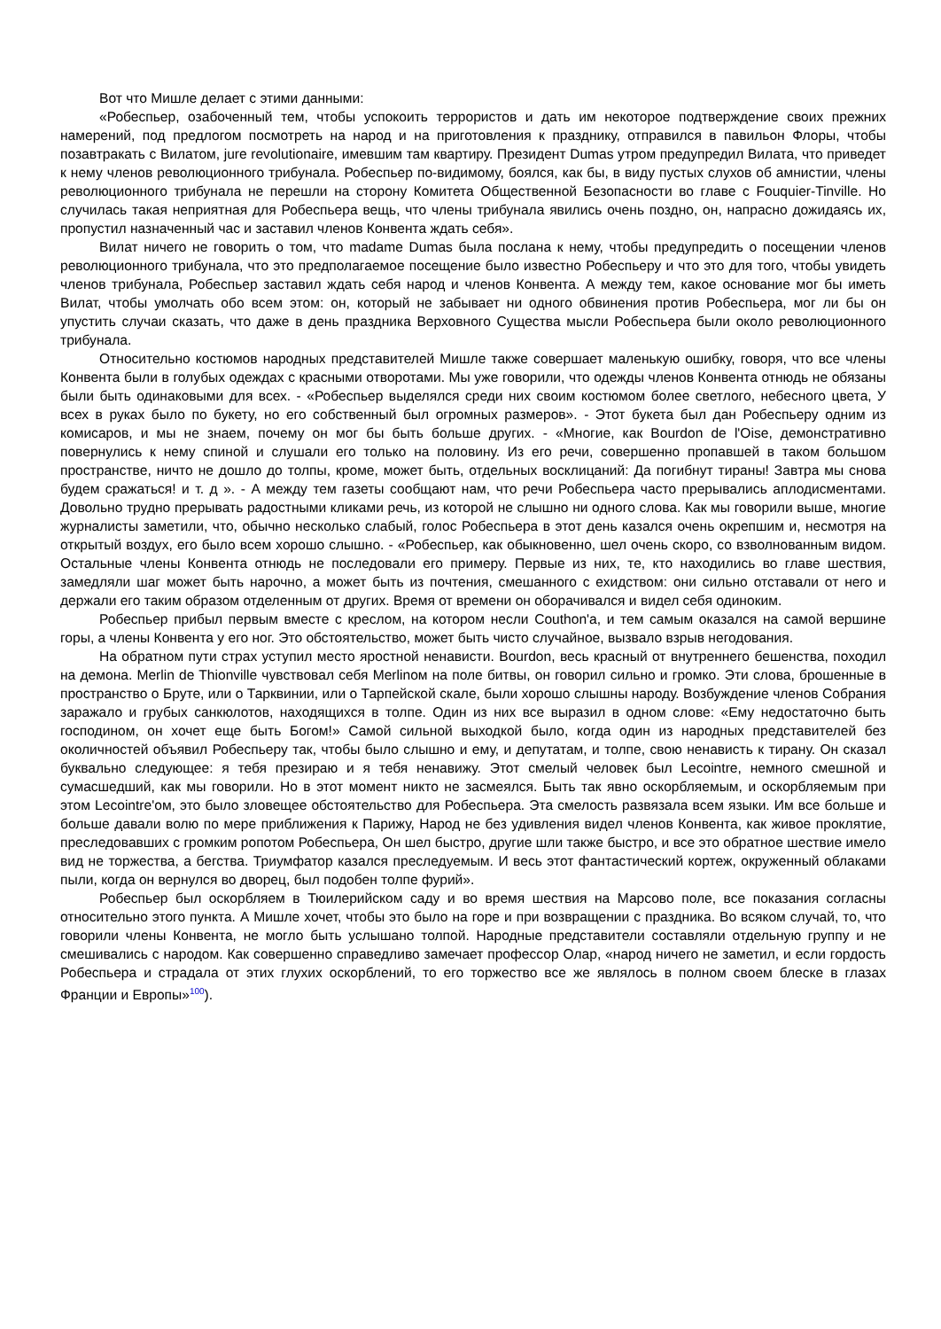Вот что Мишле делает с этими данными:
«Робеспьер, озабоченный тем, чтобы успокоить террористов и дать им некоторое подтверждение своих прежних намерений, под предлогом посмотреть на народ и на приготовления к празднику, отправился в павильон Флоры, чтобы позавтракать с Вилатом, jure revolutionaire, имевшим там квартиру. Президент Dumas утром предупредил Вилата, что приведет к нему членов революционного трибунала. Робеспьер по-видимому, боялся, как бы, в виду пустых слухов об амнистии, члены революционного трибунала не перешли на сторону Комитета Общественной Безопасности во главе с Fouquier-Tinville. Но случилась такая неприятная для Робеспьера вещь, что члены трибунала явились очень поздно, он, напрасно дожидаясь их, пропустил назначенный час и заставил членов Конвента ждать себя».
Вилат ничего не говорить о том, что madame Dumas была послана к нему, чтобы предупредить о посещении членов революционного трибунала, что это предполагаемое посещение было известно Робеспьеру и что это для того, чтобы увидеть членов трибунала, Робеспьер заставил ждать себя народ и членов Конвента. А между тем, какое основание мог бы иметь Вилат, чтобы умолчать обо всем этом: он, который не забывает ни одного обвинения против Робеспьера, мог ли бы он упустить случаи сказать, что даже в день праздника Верховного Существа мысли Робеспьера были около революционного трибунала.
Относительно костюмов народных представителей Мишле также совершает маленькую ошибку, говоря, что все члены Конвента были в голубых одеждах с красными отворотами. Мы уже говорили, что одежды членов Конвента отнюдь не обязаны были быть одинаковыми для всех. - «Робеспьер выделялся среди них своим костюмом более светлого, небесного цвета, У всех в руках было по букету, но его собственный был огромных размеров». - Этот букета был дан Робеспьеру одним из комисаров, и мы не знаем, почему он мог бы быть больше других. - «Многие, как Bourdon de l'Oise, демонстративно повернулись к нему спиной и слушали его только на половину. Из его речи, совершенно пропавшей в таком большом пространстве, ничто не дошло до толпы, кроме, может быть, отдельных восклицаний: Да погибнут тираны! Завтра мы снова будем сражаться! и т. д ». - А между тем газеты сообщают нам, что речи Робеспьера часто прерывались аплодисментами. Довольно трудно прерывать радостными кликами речь, из которой не слышно ни одного слова. Как мы говорили выше, многие журналисты заметили, что, обычно несколько слабый, голос Робеспьера в этот день казался очень окрепшим и, несмотря на открытый воздух, его было всем хорошо слышно. - «Робеспьер, как обыкновенно, шел очень скоро, со взволнованным видом. Остальные члены Конвента отнюдь не последовали его примеру. Первые из них, те, кто находились во главе шествия, замедляли шаг может быть нарочно, а может быть из почтения, смешанного с ехидством: они сильно отставали от него и держали его таким образом отделенным от других. Время от времени он оборачивался и видел себя одиноким.
Робеспьер прибыл первым вместе с креслом, на котором несли Couthon'a, и тем самым оказался на самой вершине горы, а члены Конвента у его ног. Это обстоятельство, может быть чисто случайное, вызвало взрыв негодования.
На обратном пути страх уступил место яростной ненависти. Bourdon, весь красный от внутреннего бешенства, походил на демона. Merlin de Thionville чувствовал себя Merlinом на поле битвы, он говорил сильно и громко. Эти слова, брошенные в пространство о Бруте, или о Тарквинии, или о Тарпейской скале, были хорошо слышны народу. Возбуждение членов Собрания заражало и грубых санкюлотов, находящихся в толпе. Один из них все выразил в одном слове: «Ему недостаточно быть господином, он хочет еще быть Богом!» Самой сильной выходкой было, когда один из народных представителей без околичностей объявил Робеспьеру так, чтобы было слышно и ему, и депутатам, и толпе, свою ненависть к тирану. Он сказал буквально следующее: я тебя презираю и я тебя ненавижу. Этот смелый человек был Lecointre, немного смешной и сумасшедший, как мы говорили. Но в этот момент никто не засмеялся. Быть так явно оскорбляемым, и оскорбляемым при этом Lecointre'ом, это было зловещее обстоятельство для Робеспьера. Эта смелость развязала всем языки. Им все больше и больше давали волю по мере приближения к Парижу, Народ не без удивления видел членов Конвента, как живое проклятие, преследовавших с громким ропотом Робеспьера, Он шел быстро, другие шли также быстро, и все это обратное шествие имело вид не торжества, а бегства. Триумфатор казался преследуемым. И весь этот фантастический кортеж, окруженный облаками пыли, когда он вернулся во дворец, был подобен толпе фурий».
Робеспьер был оскорбляем в Тюилерийском саду и во время шествия на Марсово поле, все показания согласны относительно этого пункта. А Мишле хочет, чтобы это было на горе и при возвращении с праздника. Во всяком случай, то, что говорили члены Конвента, не могло быть услышано толпой. Народные представители составляли отдельную группу и не смешивались с народом. Как совершенно справедливо замечает профессор Олар, «народ ничего не заметил, и если гордость Робеспьера и страдала от этих глухих оскорблений, то его торжество все же являлось в полном своем блеске в глазах Франции и Европы»<sup>100</sup>).